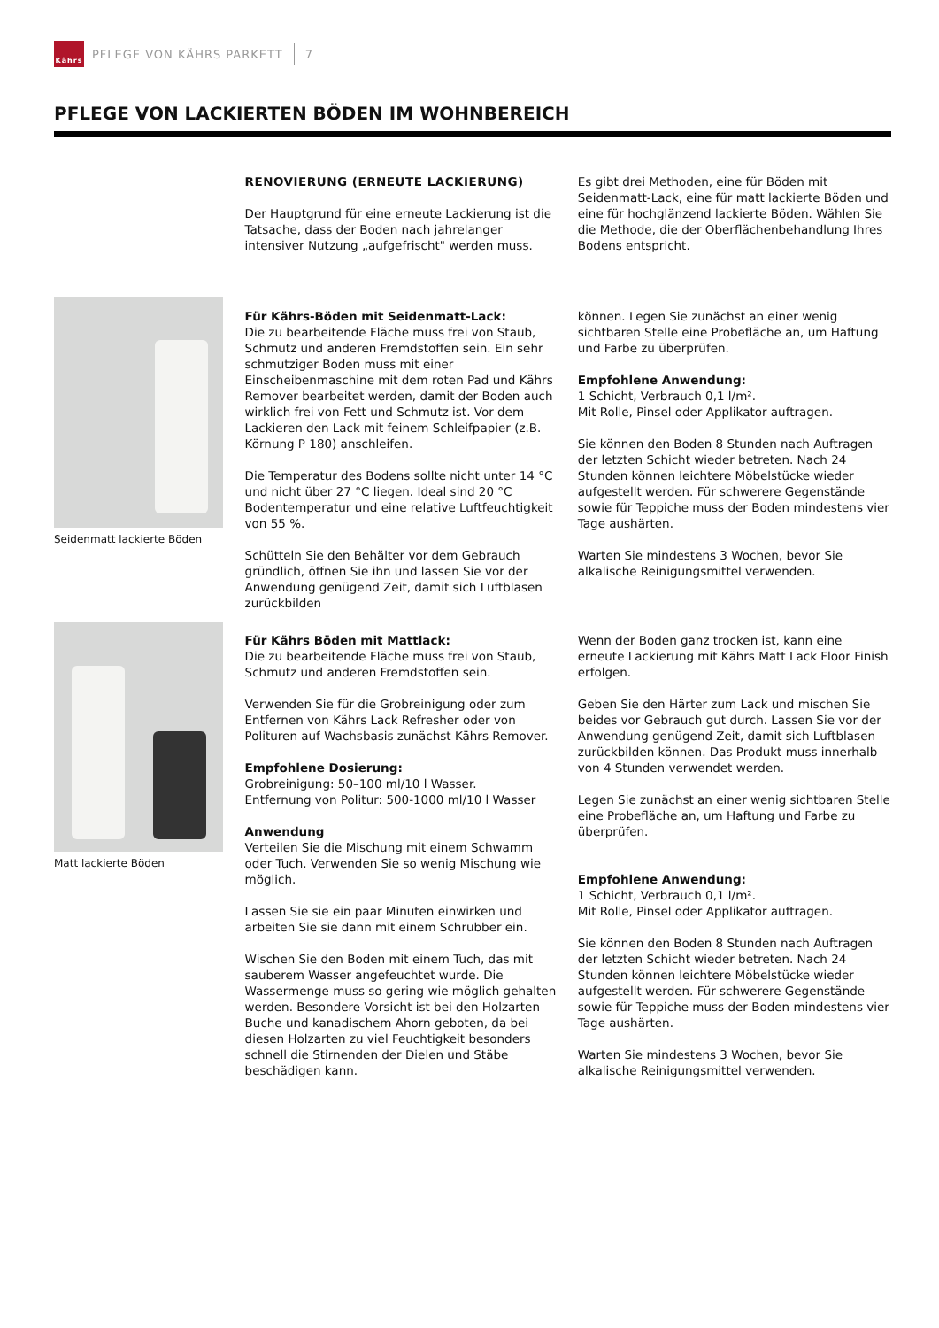Kährs
PFLEGE VON KÄHRS PARKETT 7
PFLEGE VON LACKIERTEN BÖDEN IM WOHNBEREICH
RENOVIERUNG (ERNEUTE LACKIERUNG)
Der Hauptgrund für eine erneute Lackierung ist die Tatsache, dass der Boden nach jahrelanger intensiver Nutzung „aufgefrischt" werden muss.
Es gibt drei Methoden, eine für Böden mit Seidenmatt-Lack, eine für matt lackierte Böden und eine für hochglänzend lackierte Böden. Wählen Sie die Methode, die der Oberflächenbehandlung Ihres Bodens entspricht.
Seidenmatt lackierte Böden
Für Kährs-Böden mit Seidenmatt-Lack:
Die zu bearbeitende Fläche muss frei von Staub, Schmutz und anderen Fremdstoffen sein. Ein sehr schmutziger Boden muss mit einer Einscheibenmaschine mit dem roten Pad und Kährs Remover bearbeitet werden, damit der Boden auch wirklich frei von Fett und Schmutz ist. Vor dem Lackieren den Lack mit feinem Schleifpapier (z.B. Körnung P 180) anschleifen.
Die Temperatur des Bodens sollte nicht unter 14 °C und nicht über 27 °C liegen. Ideal sind 20 °C Bodentemperatur und eine relative Luftfeuchtigkeit von 55 %.
Schütteln Sie den Behälter vor dem Gebrauch gründlich, öffnen Sie ihn und lassen Sie vor der Anwendung genügend Zeit, damit sich Luftblasen zurückbilden
können. Legen Sie zunächst an einer wenig sichtbaren Stelle eine Probefläche an, um Haftung und Farbe zu überprüfen.
Empfohlene Anwendung:
1 Schicht, Verbrauch 0,1 l/m².
Mit Rolle, Pinsel oder Applikator auftragen.
Sie können den Boden 8 Stunden nach Auftragen der letzten Schicht wieder betreten. Nach 24 Stunden können leichtere Möbelstücke wieder aufgestellt werden. Für schwerere Gegenstände sowie für Teppiche muss der Boden mindestens vier Tage aushärten.
Warten Sie mindestens 3 Wochen, bevor Sie alkalische Reinigungsmittel verwenden.
Matt lackierte Böden
Für Kährs Böden mit Mattlack:
Die zu bearbeitende Fläche muss frei von Staub, Schmutz und anderen Fremdstoffen sein.
Verwenden Sie für die Grobreinigung oder zum Entfernen von Kährs Lack Refresher oder von Polituren auf Wachsbasis zunächst Kährs Remover.
Empfohlene Dosierung:
Grobreinigung: 50–100 ml/10 l Wasser.
Entfernung von Politur: 500-1000 ml/10 l Wasser
Anwendung
Verteilen Sie die Mischung mit einem Schwamm oder Tuch. Verwenden Sie so wenig Mischung wie möglich.
Lassen Sie sie ein paar Minuten einwirken und arbeiten Sie sie dann mit einem Schrubber ein.
Wischen Sie den Boden mit einem Tuch, das mit sauberem Wasser angefeuchtet wurde. Die Wassermenge muss so gering wie möglich gehalten werden. Besondere Vorsicht ist bei den Holzarten Buche und kanadischem Ahorn geboten, da bei diesen Holzarten zu viel Feuchtigkeit besonders schnell die Stirnenden der Dielen und Stäbe beschädigen kann.
Wenn der Boden ganz trocken ist, kann eine erneute Lackierung mit Kährs Matt Lack Floor Finish erfolgen.
Geben Sie den Härter zum Lack und mischen Sie beides vor Gebrauch gut durch. Lassen Sie vor der Anwendung genügend Zeit, damit sich Luftblasen zurückbilden können. Das Produkt muss innerhalb von 4 Stunden verwendet werden.
Legen Sie zunächst an einer wenig sichtbaren Stelle eine Probefläche an, um Haftung und Farbe zu überprüfen.
Empfohlene Anwendung:
1 Schicht, Verbrauch 0,1 l/m².
Mit Rolle, Pinsel oder Applikator auftragen.
Sie können den Boden 8 Stunden nach Auftragen der letzten Schicht wieder betreten. Nach 24 Stunden können leichtere Möbelstücke wieder aufgestellt werden. Für schwerere Gegenstände sowie für Teppiche muss der Boden mindestens vier Tage aushärten.
Warten Sie mindestens 3 Wochen, bevor Sie alkalische Reinigungsmittel verwenden.